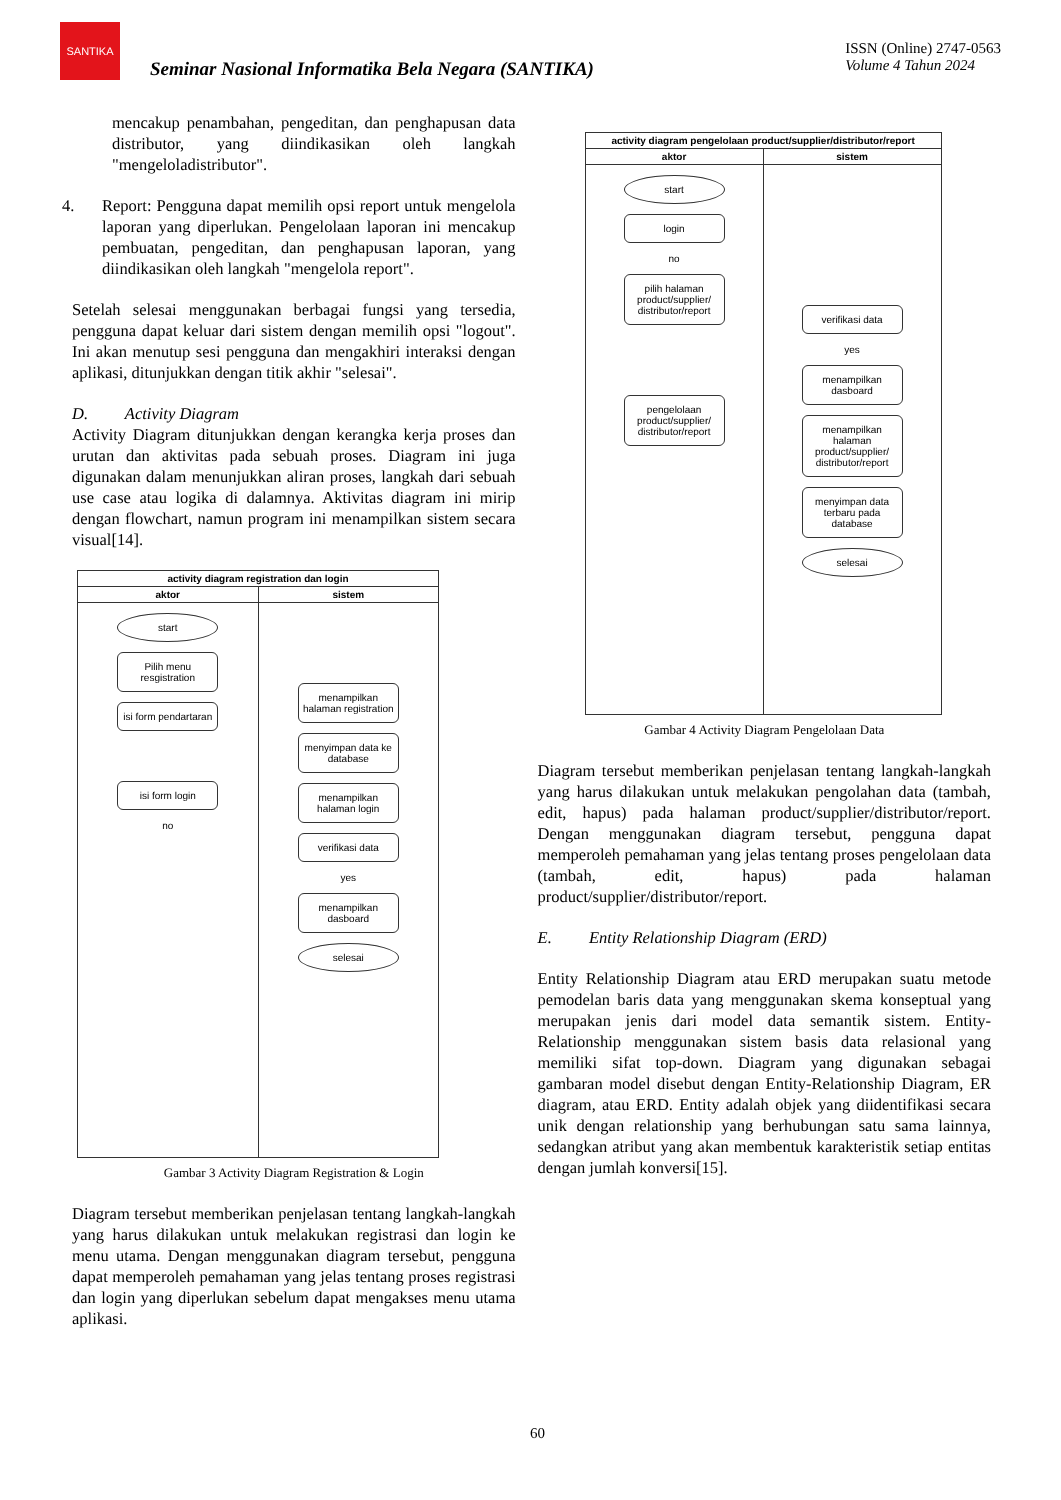SANTIKA
Seminar Nasional Informatika Bela Negara (SANTIKA)
ISSN (Online) 2747-0563
Volume 4 Tahun 2024
mencakup penambahan, pengeditan, dan penghapusan data distributor, yang diindikasikan oleh langkah "mengeloladistributor".
4. Report: Pengguna dapat memilih opsi report untuk mengelola laporan yang diperlukan. Pengelolaan laporan ini mencakup pembuatan, pengeditan, dan penghapusan laporan, yang diindikasikan oleh langkah "mengelola report".
Setelah selesai menggunakan berbagai fungsi yang tersedia, pengguna dapat keluar dari sistem dengan memilih opsi "logout". Ini akan menutup sesi pengguna dan mengakhiri interaksi dengan aplikasi, ditunjukkan dengan titik akhir "selesai".
D. Activity Diagram
Activity Diagram ditunjukkan dengan kerangka kerja proses dan urutan dan aktivitas pada sebuah proses. Diagram ini juga digunakan dalam menunjukkan aliran proses, langkah dari sebuah use case atau logika di dalamnya. Aktivitas diagram ini mirip dengan flowchart, namun program ini menampilkan sistem secara visual[14].
activity diagram registration dan login
aktor
start
Pilih menu resgistration
isi form pendartaran
isi form login
no
sistem
menampilkan halaman registration
menyimpan data ke database
menampilkan halaman login
verifikasi data
yes
menampilkan dasboard
selesai
Gambar 3 Activity Diagram Registration & Login
Diagram tersebut memberikan penjelasan tentang langkah-langkah yang harus dilakukan untuk melakukan registrasi dan login ke menu utama. Dengan menggunakan diagram tersebut, pengguna dapat memperoleh pemahaman yang jelas tentang proses registrasi dan login yang diperlukan sebelum dapat mengakses menu utama aplikasi.
activity diagram pengelolaan product/supplier/distributor/report
aktor
start
login
no
pilih halaman product/supplier/ distributor/report
pengelolaan product/supplier/ distributor/report
sistem
verifikasi data
yes
menampilkan dasboard
menampilkan halaman product/supplier/ distributor/report
menyimpan data terbaru pada database
selesai
Gambar 4 Activity Diagram Pengelolaan Data
Diagram tersebut memberikan penjelasan tentang langkah-langkah yang harus dilakukan untuk melakukan pengolahan data (tambah, edit, hapus) pada halaman product/supplier/distributor/report. Dengan menggunakan diagram tersebut, pengguna dapat memperoleh pemahaman yang jelas tentang proses pengelolaan data (tambah, edit, hapus) pada halaman product/supplier/distributor/report.
E. Entity Relationship Diagram (ERD)
Entity Relationship Diagram atau ERD merupakan suatu metode pemodelan baris data yang menggunakan skema konseptual yang merupakan jenis dari model data semantik sistem. Entity-Relationship menggunakan sistem basis data relasional yang memiliki sifat top-down. Diagram yang digunakan sebagai gambaran model disebut dengan Entity-Relationship Diagram, ER diagram, atau ERD. Entity adalah objek yang diidentifikasi secara unik dengan relationship yang berhubungan satu sama lainnya, sedangkan atribut yang akan membentuk karakteristik setiap entitas dengan jumlah konversi[15].
60